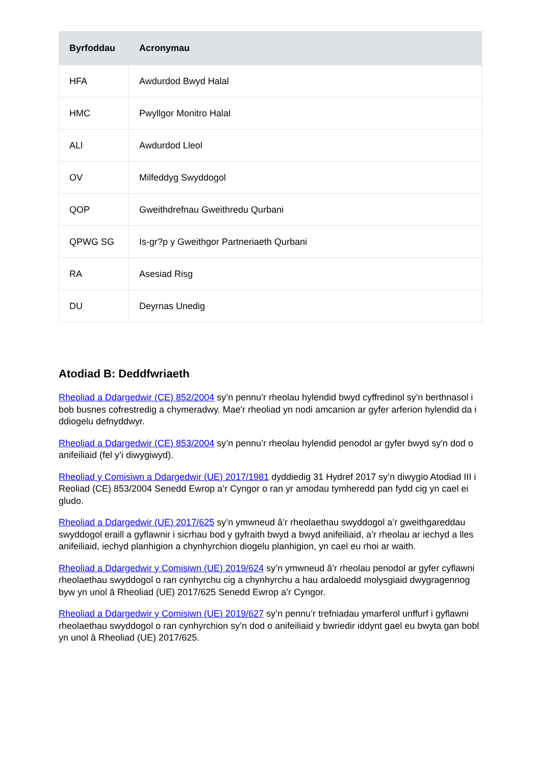| Byrfoddau | Acronymau |
| --- | --- |
| HFA | Awdurdod Bwyd Halal |
| HMC | Pwyllgor Monitro Halal |
| ALl | Awdurdod Lleol |
| OV | Milfeddyg Swyddogol |
| QOP | Gweithdrefnau Gweithredu Qurbani |
| QPWG SG | Is-gr?p y Gweithgor Partneriaeth Qurbani |
| RA | Asesiad Risg |
| DU | Deyrnas Unedig |
Atodiad B: Deddfwriaeth
Rheoliad a Ddargedwir (CE) 852/2004 sy’n pennu’r rheolau hylendid bwyd cyffredinol sy'n berthnasol i bob busnes cofrestredig a chymeradwy. Mae'r rheoliad yn nodi amcanion ar gyfer arferion hylendid da i ddiogelu defnyddwyr.
Rheoliad a Ddargedwir (CE) 853/2004 sy’n pennu’r rheolau hylendid penodol ar gyfer bwyd sy'n dod o anifeiliaid (fel y’i diwygiwyd).
Rheoliad y Comisiwn a Ddargedwir (UE) 2017/1981 dyddiedig 31 Hydref 2017 sy’n diwygio Atodiad III i Reoliad (CE) 853/2004 Senedd Ewrop a’r Cyngor o ran yr amodau tymheredd pan fydd cig yn cael ei gludo.
Rheoliad a Ddargedwir (UE) 2017/625 sy’n ymwneud â’r rheolaethau swyddogol a’r gweithgareddau swyddogol eraill a gyflawnir i sicrhau bod y gyfraith bwyd a bwyd anifeiliaid, a’r rheolau ar iechyd a lles anifeiliaid, iechyd planhigion a chynhyrchion diogelu planhigion, yn cael eu rhoi ar waith.
Rheoliad a Ddargedwir y Comisiwn (UE) 2019/624 sy’n ymwneud â’r rheolau penodol ar gyfer cyflawni rheolaethau swyddogol o ran cynhyrchu cig a chynhyrchu a hau ardaloedd molysgiaid dwygragennog byw yn unol â Rheoliad (UE) 2017/625 Senedd Ewrop a’r Cyngor.
Rheoliad a Ddargedwir y Comisiwn (UE) 2019/627 sy’n pennu’r trefniadau ymarferol unffurf i gyflawni rheolaethau swyddogol o ran cynhyrchion sy’n dod o anifeiliaid y bwriedir iddynt gael eu bwyta gan bobl yn unol â Rheoliad (UE) 2017/625.